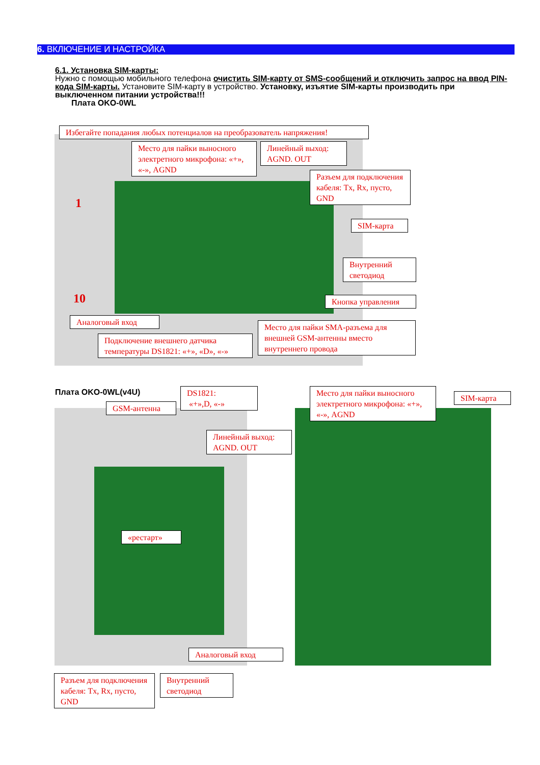6. ВКЛЮЧЕНИЕ И НАСТРОЙКА
6.1. Установка SIM-карты:
Нужно с помощью мобильного телефона очистить SIM-карту от SMS-сообщений и отключить запрос на ввод PIN-кода SIM-карты. Установите SIM-карту в устройство. Установку, изъятие SIM-карты производить при выключенном питании устройства!!!
Плата OKO-0WL
1
10
Избегайте попадания любых потенциалов на преобразователь напряжения!
Место для пайки выносного электретного микрофона: «+», «-», AGND
Линейный выход: AGND. OUT
Разъем для подключения кабеля: Tx, Rx, пусто, GND
SIM-карта
Внутренний светодиод
Кнопка управления
Аналоговый вход
Подключение внешнего датчика температуры DS1821: «+», «D», «-»
Место для пайки SMA-разъема для внешней GSM-антенны вместо внутреннего провода
Плата OKO-0WL(v4U)
GSM-антенна
DS1821:
«+»,D, «-»
Линейный выход: AGND. OUT
Место для пайки выносного электретного микрофона: «+», «-», AGND
SIM-карта
«рестарт»
Аналоговый вход
Разъем для подключения кабеля: Tx, Rx, пусто, GND
Внутренний светодиод